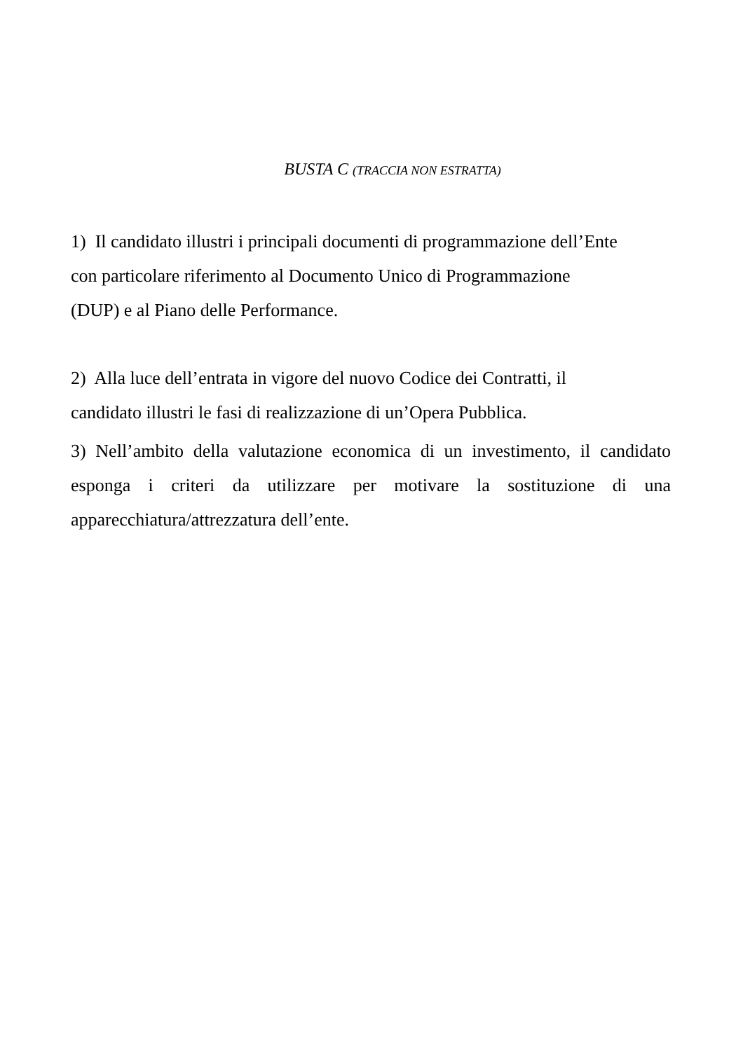BUSTA C (TRACCIA NON ESTRATTA)
1) Il candidato illustri i principali documenti di programmazione dell’Ente
con particolare riferimento al Documento Unico di Programmazione
(DUP) e al Piano delle Performance.
2) Alla luce dell’entrata in vigore del nuovo Codice dei Contratti, il
candidato illustri le fasi di realizzazione di un’Opera Pubblica.
3) Nell’ambito della valutazione economica di un investimento, il candidato esponga i criteri da utilizzare per motivare la sostituzione di una apparecchiatura/attrezzatura dell’ente.